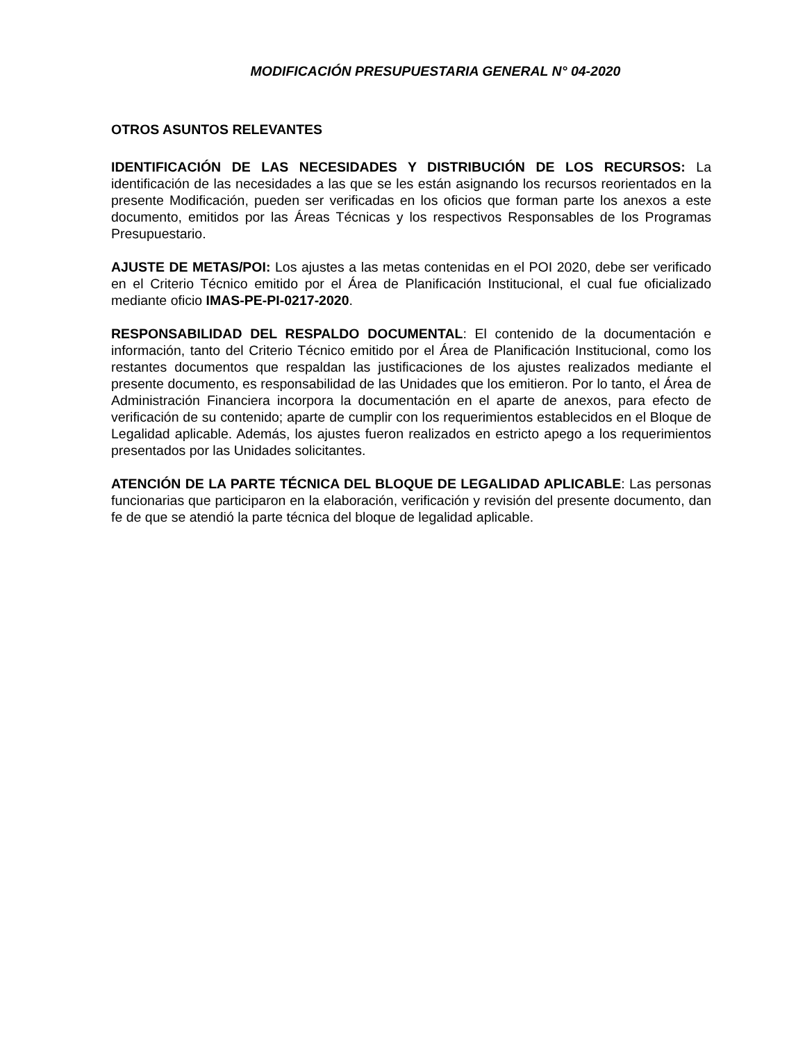MODIFICACIÓN PRESUPUESTARIA GENERAL N° 04-2020
OTROS ASUNTOS RELEVANTES
IDENTIFICACIÓN DE LAS NECESIDADES Y DISTRIBUCIÓN DE LOS RECURSOS: La identificación de las necesidades a las que se les están asignando los recursos reorientados en la presente Modificación, pueden ser verificadas en los oficios que forman parte los anexos a este documento, emitidos por las Áreas Técnicas y los respectivos Responsables de los Programas Presupuestario.
AJUSTE DE METAS/POI: Los ajustes a las metas contenidas en el POI 2020, debe ser verificado en el Criterio Técnico emitido por el Área de Planificación Institucional, el cual fue oficializado mediante oficio IMAS-PE-PI-0217-2020.
RESPONSABILIDAD DEL RESPALDO DOCUMENTAL: El contenido de la documentación e información, tanto del Criterio Técnico emitido por el Área de Planificación Institucional, como los restantes documentos que respaldan las justificaciones de los ajustes realizados mediante el presente documento, es responsabilidad de las Unidades que los emitieron. Por lo tanto, el Área de Administración Financiera incorpora la documentación en el aparte de anexos, para efecto de verificación de su contenido; aparte de cumplir con los requerimientos establecidos en el Bloque de Legalidad aplicable. Además, los ajustes fueron realizados en estricto apego a los requerimientos presentados por las Unidades solicitantes.
ATENCIÓN DE LA PARTE TÉCNICA DEL BLOQUE DE LEGALIDAD APLICABLE: Las personas funcionarias que participaron en la elaboración, verificación y revisión del presente documento, dan fe de que se atendió la parte técnica del bloque de legalidad aplicable.